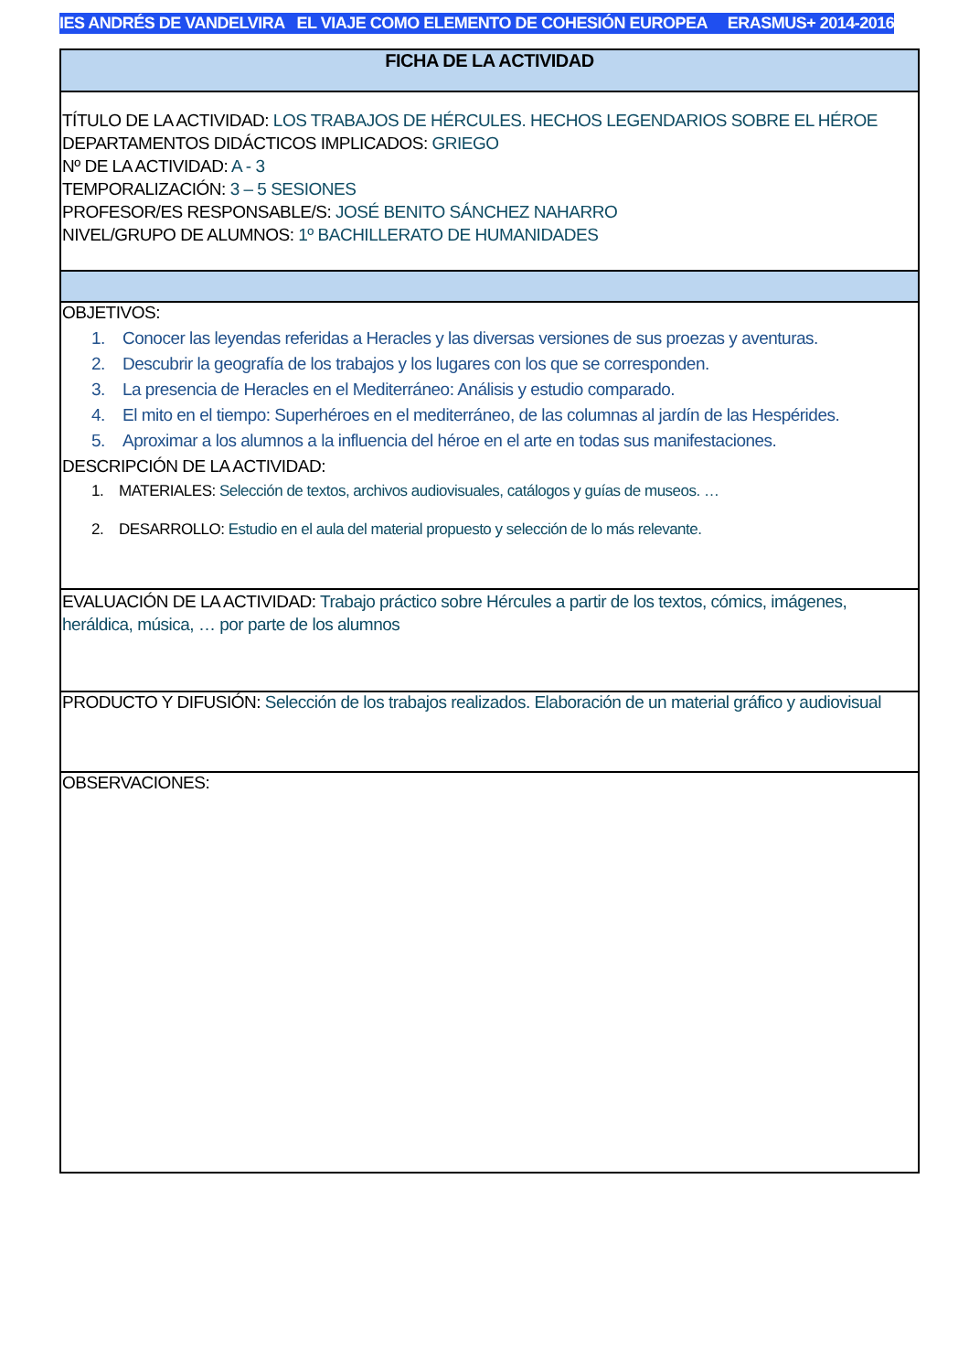IES ANDRÉS DE VANDELVIRA EL VIAJE COMO ELEMENTO DE COHESIÓN EUROPEA ERASMUS+ 2014-2016
| FICHA DE LA ACTIVIDAD |
| TÍTULO DE LA ACTIVIDAD: LOS TRABAJOS DE HÉRCULES. HECHOS LEGENDARIOS SOBRE EL HÉROE DEPARTAMENTOS DIDÁCTICOS IMPLICADOS: GRIEGO Nº DE LA ACTIVIDAD: A - 3 TEMPORALIZACIÓN: 3 – 5 SESIONES PROFESOR/ES RESPONSABLE/S: JOSÉ BENITO SÁNCHEZ NAHARRO NIVEL/GRUPO DE ALUMNOS: 1º BACHILLERATO DE HUMANIDADES |
| OBJETIVOS: 1. Conocer las leyendas referidas a Heracles y las diversas versiones de sus proezas y aventuras. 2. Descubrir la geografía de los trabajos y los lugares con los que se corresponden. 3. La presencia de Heracles en el Mediterráneo: Análisis y estudio comparado. 4. El mito en el tiempo: Superhéroes en el mediterráneo, de las columnas al jardín de las Hespérides. 5. Aproximar a los alumnos a la influencia del héroe en el arte en todas sus manifestaciones. DESCRIPCIÓN DE LA ACTIVIDAD: 1. MATERIALES: Selección de textos, archivos audiovisuales, catálogos y guías de museos. … 2. DESARROLLO: Estudio en el aula del material propuesto y selección de lo más relevante. |
| EVALUACIÓN DE LA ACTIVIDAD: Trabajo práctico sobre Hércules a partir de los textos, cómics, imágenes, heráldica, música, … por parte de los alumnos |
| PRODUCTO Y DIFUSIÓN: Selección de los trabajos realizados. Elaboración de un material gráfico y audiovisual |
| OBSERVACIONES: |